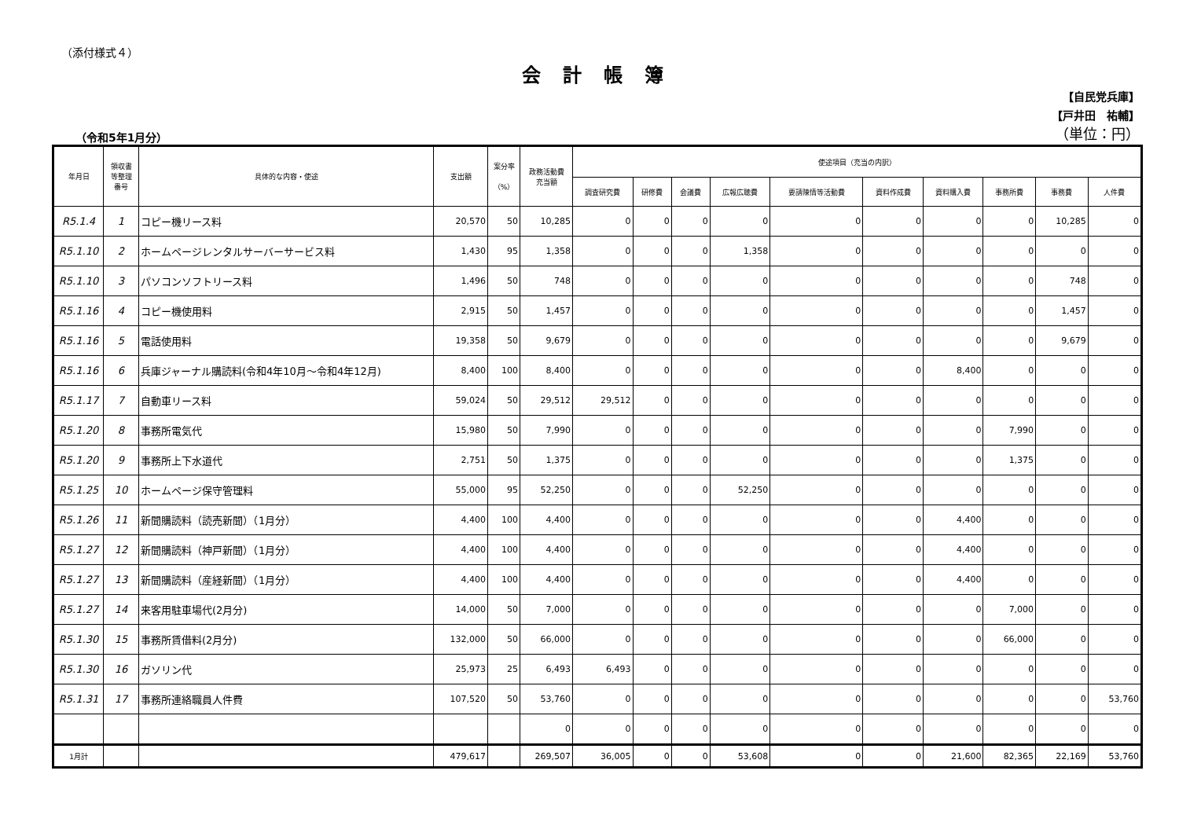（添付様式４）
会計帳簿
（令和5年1月分）
【自民党兵庫】
【戸井田　祐輔】
（単位：円）
| 年月日 | 領収書 等整理 番号 | 具体的な内容・使途 | 支出額 | 案分率 （%） | 政務活動費 充当額 | 使途項目（充当の内訳） | | | | | | | | | |
| --- | --- | --- | --- | --- | --- | --- | --- | --- | --- | --- | --- | --- | --- | --- | --- |
| | | | | | | 調査研究費 | 研修費 | 会議費 | 広報広聴費 | 要請陳情等活動費 | 資料作成費 | 資料購入費 | 事務所費 | 事務費 | 人件費 |
| R5.1.4 | 1 | コピー機リース料 | 20,570 | 50 | 10,285 | 0 | 0 | 0 | 0 | 0 | 0 | 0 | 0 | 10,285 | 0 |
| R5.1.10 | 2 | ホームページレンタルサーバーサービス料 | 1,430 | 95 | 1,358 | 0 | 0 | 0 | 1,358 | 0 | 0 | 0 | 0 | 0 | 0 |
| R5.1.10 | 3 | パソコンソフトリース料 | 1,496 | 50 | 748 | 0 | 0 | 0 | 0 | 0 | 0 | 0 | 0 | 748 | 0 |
| R5.1.16 | 4 | コピー機使用料 | 2,915 | 50 | 1,457 | 0 | 0 | 0 | 0 | 0 | 0 | 0 | 0 | 1,457 | 0 |
| R5.1.16 | 5 | 電話使用料 | 19,358 | 50 | 9,679 | 0 | 0 | 0 | 0 | 0 | 0 | 0 | 0 | 9,679 | 0 |
| R5.1.16 | 6 | 兵庫ジャーナル購読料(令和4年10月～令和4年12月) | 8,400 | 100 | 8,400 | 0 | 0 | 0 | 0 | 0 | 0 | 8,400 | 0 | 0 | 0 |
| R5.1.17 | 7 | 自動車リース料 | 59,024 | 50 | 29,512 | 29,512 | 0 | 0 | 0 | 0 | 0 | 0 | 0 | 0 | 0 |
| R5.1.20 | 8 | 事務所電気代 | 15,980 | 50 | 7,990 | 0 | 0 | 0 | 0 | 0 | 0 | 0 | 7,990 | 0 | 0 |
| R5.1.20 | 9 | 事務所上下水道代 | 2,751 | 50 | 1,375 | 0 | 0 | 0 | 0 | 0 | 0 | 0 | 1,375 | 0 | 0 |
| R5.1.25 | 10 | ホームページ保守管理料 | 55,000 | 95 | 52,250 | 0 | 0 | 0 | 52,250 | 0 | 0 | 0 | 0 | 0 | 0 |
| R5.1.26 | 11 | 新聞購読料（読売新聞）（1月分） | 4,400 | 100 | 4,400 | 0 | 0 | 0 | 0 | 0 | 0 | 4,400 | 0 | 0 | 0 |
| R5.1.27 | 12 | 新聞購読料（神戸新聞）（1月分） | 4,400 | 100 | 4,400 | 0 | 0 | 0 | 0 | 0 | 0 | 4,400 | 0 | 0 | 0 |
| R5.1.27 | 13 | 新聞購読料（産経新聞）（1月分） | 4,400 | 100 | 4,400 | 0 | 0 | 0 | 0 | 0 | 0 | 4,400 | 0 | 0 | 0 |
| R5.1.27 | 14 | 来客用駐車場代(2月分) | 14,000 | 50 | 7,000 | 0 | 0 | 0 | 0 | 0 | 0 | 0 | 7,000 | 0 | 0 |
| R5.1.30 | 15 | 事務所賃借料(2月分) | 132,000 | 50 | 66,000 | 0 | 0 | 0 | 0 | 0 | 0 | 0 | 66,000 | 0 | 0 |
| R5.1.30 | 16 | ガソリン代 | 25,973 | 25 | 6,493 | 6,493 | 0 | 0 | 0 | 0 | 0 | 0 | 0 | 0 | 0 |
| R5.1.31 | 17 | 事務所連絡職員人件費 | 107,520 | 50 | 53,760 | 0 | 0 | 0 | 0 | 0 | 0 | 0 | 0 | 0 | 53,760 |
| | | | | | 0 | 0 | 0 | 0 | 0 | 0 | 0 | 0 | 0 | 0 | 0 |
| 1月計 | | | 479,617 | | 269,507 | 36,005 | 0 | 0 | 53,608 | 0 | 0 | 21,600 | 82,365 | 22,169 | 53,760 |